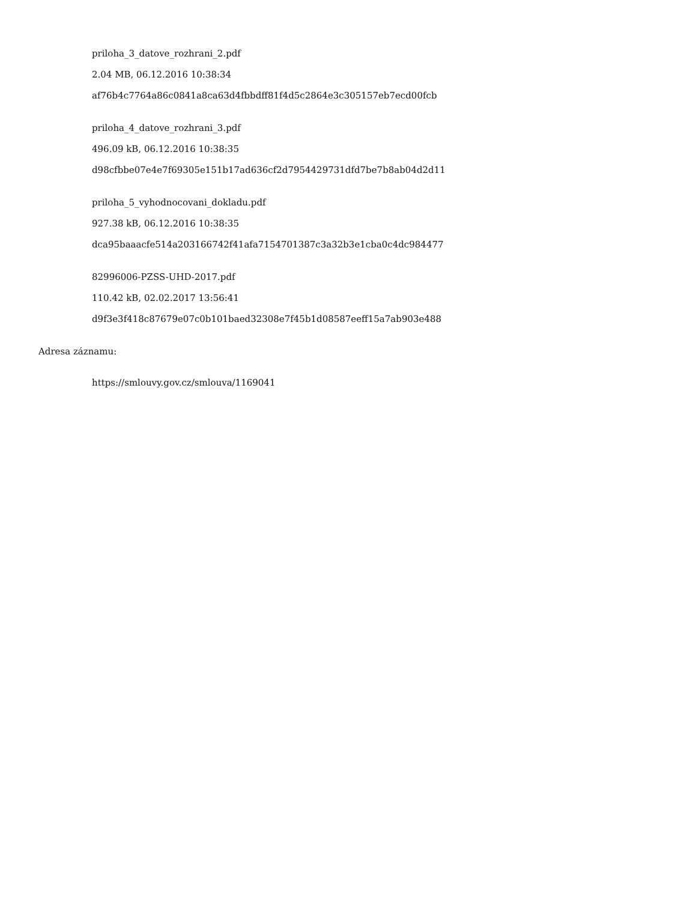priloha_3_datove_rozhrani_2.pdf
2.04 MB, 06.12.2016 10:38:34
af76b4c7764a86c0841a8ca63d4fbbdff81f4d5c2864e3c305157eb7ecd00fcb
priloha_4_datove_rozhrani_3.pdf
496.09 kB, 06.12.2016 10:38:35
d98cfbbe07e4e7f69305e151b17ad636cf2d7954429731dfd7be7b8ab04d2d11
priloha_5_vyhodnocovani_dokladu.pdf
927.38 kB, 06.12.2016 10:38:35
dca95baaacfe514a203166742f41afa7154701387c3a32b3e1cba0c4dc984477
82996006-PZSS-UHD-2017.pdf
110.42 kB, 02.02.2017 13:56:41
d9f3e3f418c87679e07c0b101baed32308e7f45b1d08587eeff15a7ab903e488
Adresa záznamu:
https://smlouvy.gov.cz/smlouva/1169041